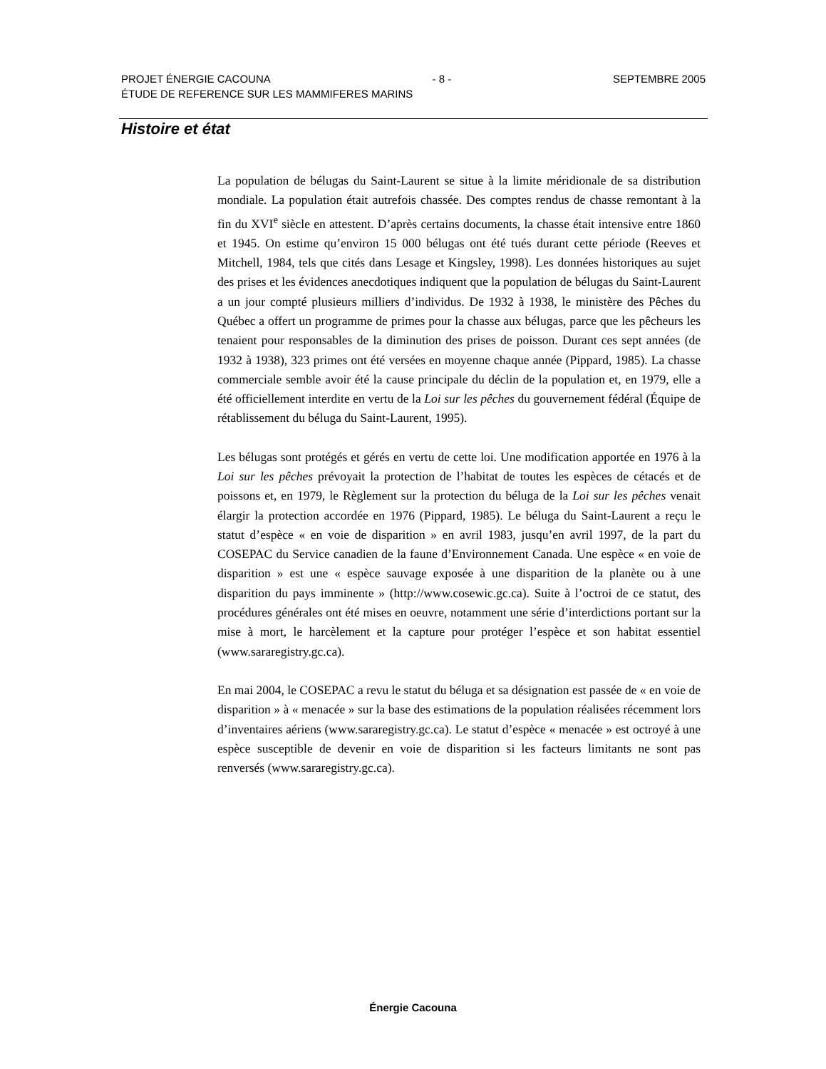PROJET ÉNERGIE CACOUNA - 8 - SEPTEMBRE 2005
ÉTUDE DE REFERENCE SUR LES MAMMIFERES MARINS
Histoire et état
La population de bélugas du Saint-Laurent se situe à la limite méridionale de sa distribution mondiale. La population était autrefois chassée. Des comptes rendus de chasse remontant à la fin du XVI<sup>e</sup> siècle en attestent. D’après certains documents, la chasse était intensive entre 1860 et 1945. On estime qu’environ 15 000 bélugas ont été tués durant cette période (Reeves et Mitchell, 1984, tels que cités dans Lesage et Kingsley, 1998). Les données historiques au sujet des prises et les évidences anecdotiques indiquent que la population de bélugas du Saint-Laurent a un jour compté plusieurs milliers d’individus. De 1932 à 1938, le ministère des Pêches du Québec a offert un programme de primes pour la chasse aux bélugas, parce que les pêcheurs les tenaient pour responsables de la diminution des prises de poisson. Durant ces sept années (de 1932 à 1938), 323 primes ont été versées en moyenne chaque année (Pippard, 1985). La chasse commerciale semble avoir été la cause principale du déclin de la population et, en 1979, elle a été officiellement interdite en vertu de la Loi sur les pêches du gouvernement fédéral (Équipe de rétablissement du béluga du Saint-Laurent, 1995).
Les bélugas sont protégés et gérés en vertu de cette loi. Une modification apportée en 1976 à la Loi sur les pêches prévoyait la protection de l’habitat de toutes les espèces de cétacés et de poissons et, en 1979, le Règlement sur la protection du béluga de la Loi sur les pêches venait élargir la protection accordée en 1976 (Pippard, 1985). Le béluga du Saint-Laurent a reçu le statut d’espèce « en voie de disparition » en avril 1983, jusqu’en avril 1997, de la part du COSEPAC du Service canadien de la faune d’Environnement Canada. Une espèce « en voie de disparition » est une « espèce sauvage exposée à une disparition de la planète ou à une disparition du pays imminente » (http://www.cosewic.gc.ca). Suite à l’octroi de ce statut, des procédures générales ont été mises en oeuvre, notamment une série d’interdictions portant sur la mise à mort, le harcèlement et la capture pour protéger l’espèce et son habitat essentiel (www.sararegistry.gc.ca).
En mai 2004, le COSEPAC a revu le statut du béluga et sa désignation est passée de « en voie de disparition » à « menacée » sur la base des estimations de la population réalisées récemment lors d’inventaires aériens (www.sararegistry.gc.ca). Le statut d’espèce « menacée » est octroyé à une espèce susceptible de devenir en voie de disparition si les facteurs limitants ne sont pas renversés (www.sararegistry.gc.ca).
Énergie Cacouna